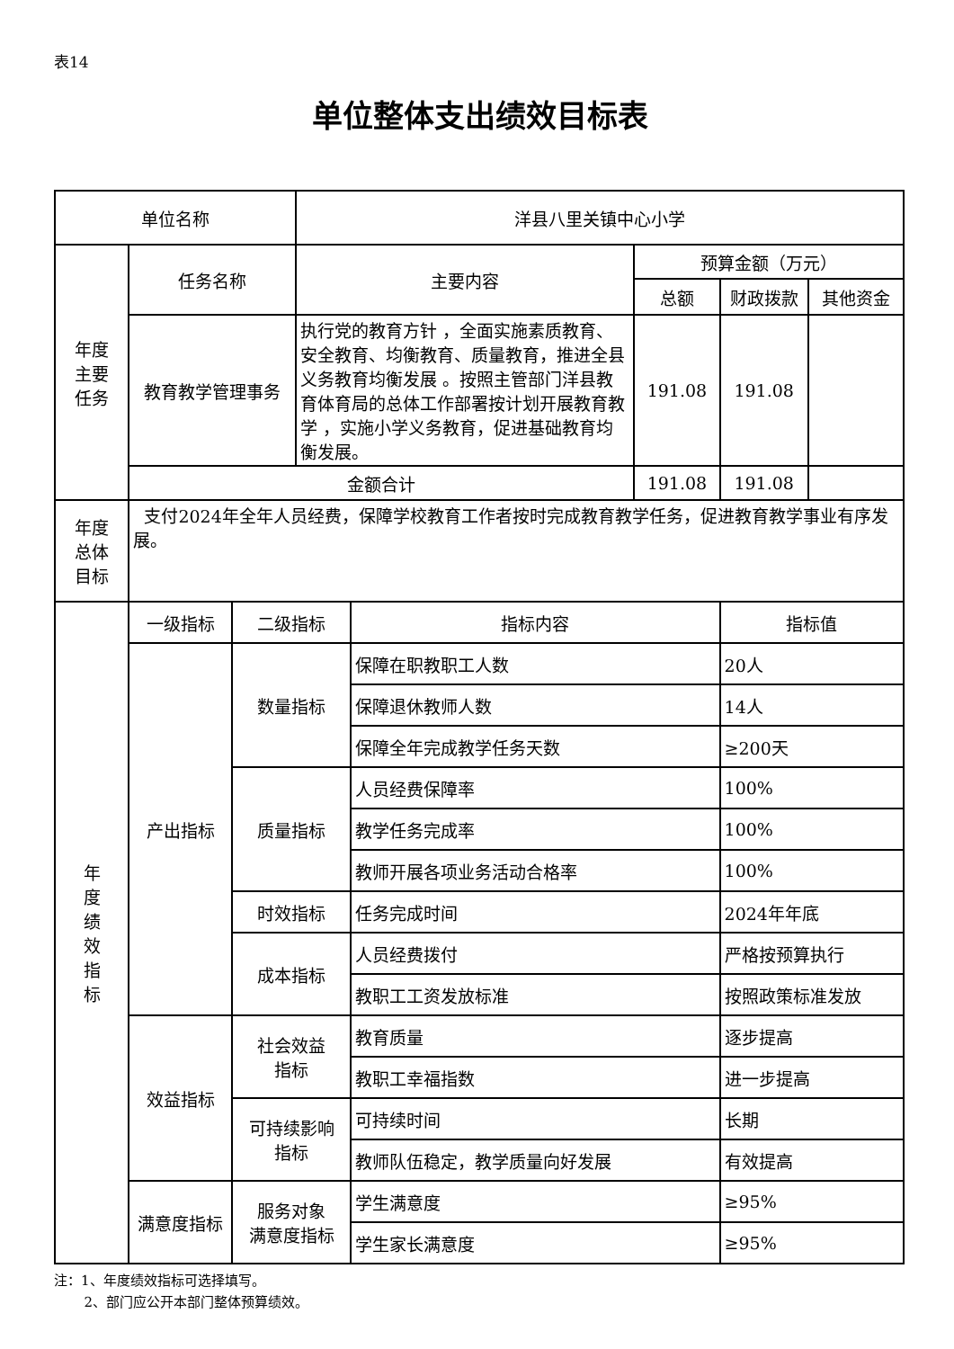表14
单位整体支出绩效目标表
| 单位名称 | | | 洋县八里关镇中心小学 | | | | |
| 年度 主要 任务 | 任务名称 | | 主要内容 | | 预算金额（万元） | | |
| | | | | | 总额 | 财政拨款 | 其他资金 |
| | 教育教学管理事务 | | 执行党的教育方针 ，全面实施素质教育、安全教育、均衡教育、质量教育，推进全县义务教育均衡发展 。按照主管部门洋县教育体育局的总体工作部署按计划开展教育教学 ，实施小学义务教育，促进基础教育均衡发展。 | | 191.08 | 191.08 | |
| | 金额合计 | | | | 191.08 | 191.08 | |
| 年度 总体 目标 | 支付2024年全年人员经费，保障学校教育工作者按时完成教育教学任务，促进教育教学事业有序发展。 | | | | | | |
| 年 度 绩 效 指 标 | 一级指标 | 二级指标 | | 指标内容 | | 指标值 | |
| | 产出指标 | 数量指标 | | 保障在职教职工人数 | | 20人 | |
| | | | | 保障退休教师人数 | | 14人 | |
| | | | | 保障全年完成教学任务天数 | | ≥200天 | |
| | | 质量指标 | | 人员经费保障率 | | 100% | |
| | | | | 教学任务完成率 | | 100% | |
| | | | | 教师开展各项业务活动合格率 | | 100% | |
| | | 时效指标 | | 任务完成时间 | | 2024年年底 | |
| | | 成本指标 | | 人员经费拨付 | | 严格按预算执行 | |
| | | | | 教职工工资发放标准 | | 按照政策标准发放 | |
| | 效益指标 | 社会效益 指标 | | 教育质量 | | 逐步提高 | |
| | | | | 教职工幸福指数 | | 进一步提高 | |
| | | 可持续影响 指标 | | 可持续时间 | | 长期 | |
| | | | | 教师队伍稳定，教学质量向好发展 | | 有效提高 | |
| | 满意度指标 | 服务对象 满意度指标 | | 学生满意度 | | ≥95% | |
| | | | | 学生家长满意度 | | ≥95% | |
注：1、年度绩效指标可选择填写。
2、部门应公开本部门整体预算绩效。